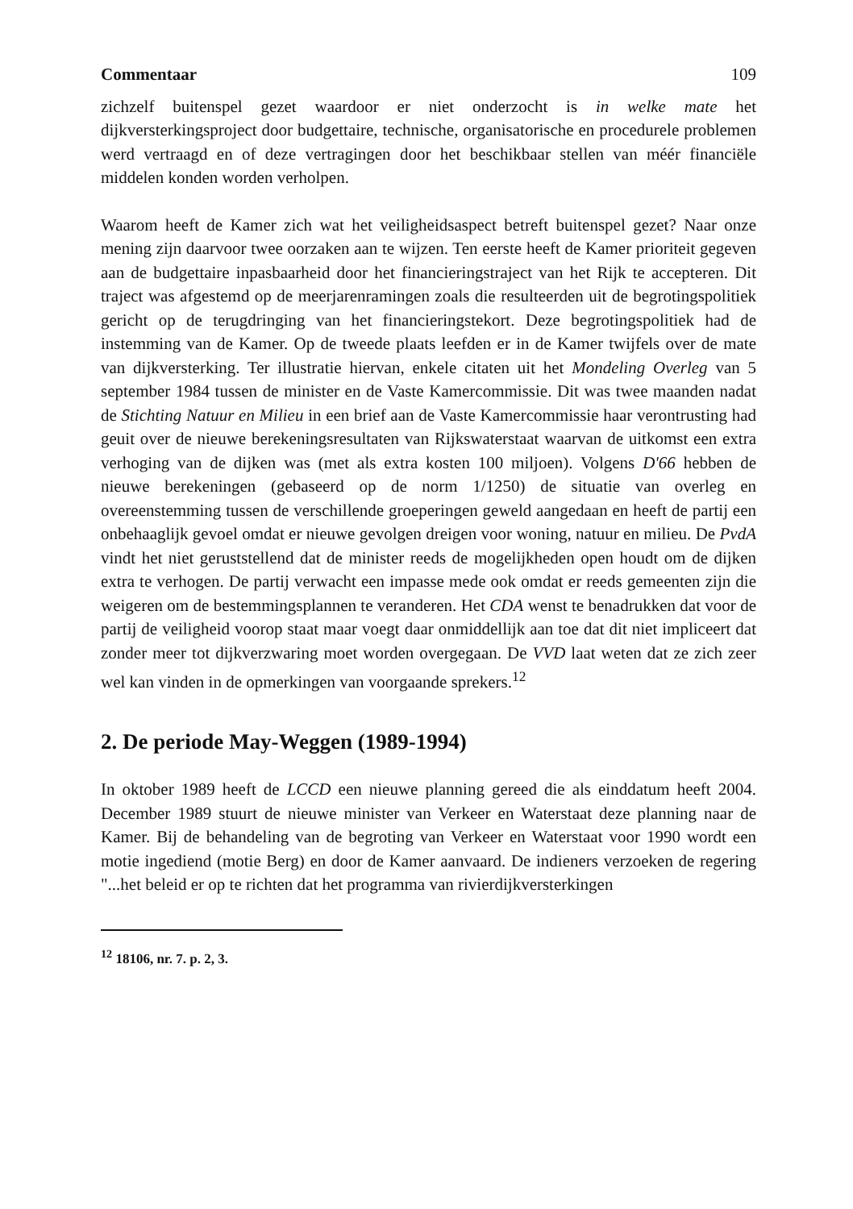Commentaar 109
zichzelf buitenspel gezet waardoor er niet onderzocht is in welke mate het dijkversterkingsproject door budgettaire, technische, organisatorische en procedurele problemen werd vertraagd en of deze vertragingen door het beschikbaar stellen van méér financiële middelen konden worden verholpen.
Waarom heeft de Kamer zich wat het veiligheidsaspect betreft buitenspel gezet? Naar onze mening zijn daarvoor twee oorzaken aan te wijzen. Ten eerste heeft de Kamer prioriteit gegeven aan de budgettaire inpasbaarheid door het financieringstraject van het Rijk te accepteren. Dit traject was afgestemd op de meerjarenramingen zoals die resulteerden uit de begrotingspolitiek gericht op de terugdringing van het financieringstekort. Deze begrotingspolitiek had de instemming van de Kamer. Op de tweede plaats leefden er in de Kamer twijfels over de mate van dijkversterking. Ter illustratie hiervan, enkele citaten uit het Mondeling Overleg van 5 september 1984 tussen de minister en de Vaste Kamercommissie. Dit was twee maanden nadat de Stichting Natuur en Milieu in een brief aan de Vaste Kamercommissie haar verontrusting had geuit over de nieuwe berekeningsresultaten van Rijkswaterstaat waarvan de uitkomst een extra verhoging van de dijken was (met als extra kosten 100 miljoen). Volgens D'66 hebben de nieuwe berekeningen (gebaseerd op de norm 1/1250) de situatie van overleg en overeenstemming tussen de verschillende groeperingen geweld aangedaan en heeft de partij een onbehaaglijk gevoel omdat er nieuwe gevolgen dreigen voor woning, natuur en milieu. De PvdA vindt het niet geruststellend dat de minister reeds de mogelijkheden open houdt om de dijken extra te verhogen. De partij verwacht een impasse mede ook omdat er reeds gemeenten zijn die weigeren om de bestemmingsplannen te veranderen. Het CDA wenst te benadrukken dat voor de partij de veiligheid voorop staat maar voegt daar onmiddellijk aan toe dat dit niet impliceert dat zonder meer tot dijkverzwaring moet worden overgegaan. De VVD laat weten dat ze zich zeer wel kan vinden in de opmerkingen van voorgaande sprekers.<sup>12</sup>
2. De periode May-Weggen (1989-1994)
In oktober 1989 heeft de LCCD een nieuwe planning gereed die als einddatum heeft 2004. December 1989 stuurt de nieuwe minister van Verkeer en Waterstaat deze planning naar de Kamer. Bij de behandeling van de begroting van Verkeer en Waterstaat voor 1990 wordt een motie ingediend (motie Berg) en door de Kamer aanvaard. De indieners verzoeken de regering "...het beleid er op te richten dat het programma van rivierdijkversterkingen
<sup>12</sup> 18106, nr. 7. p. 2, 3.